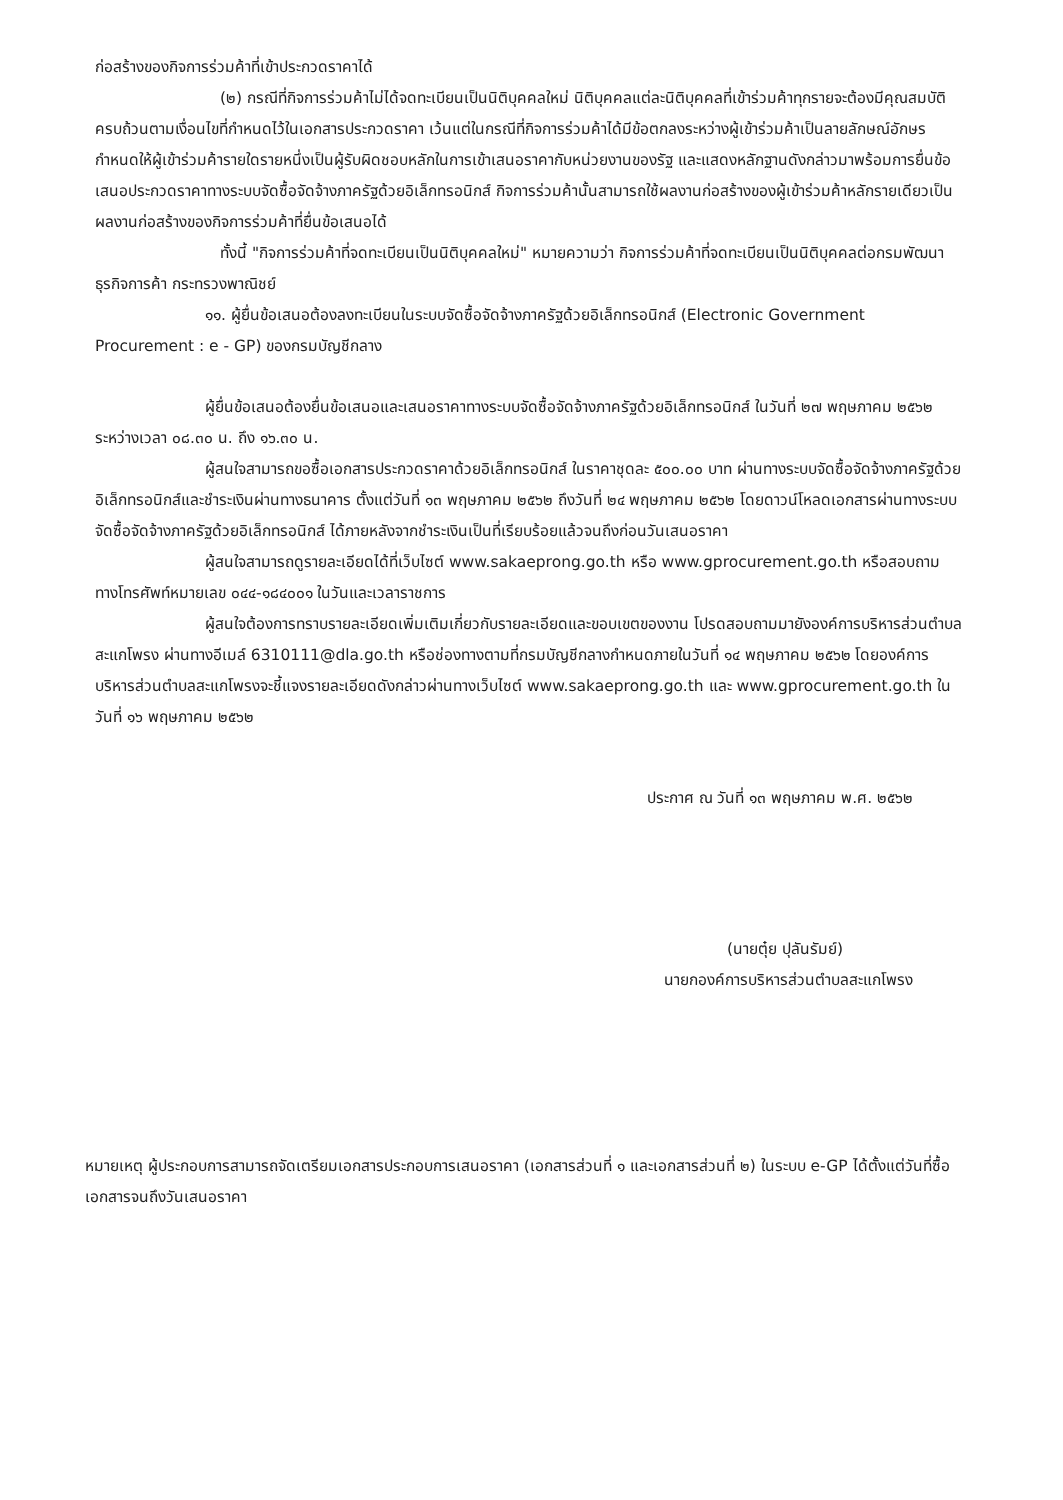ก่อสร้างของกิจการร่วมค้าที่เข้าประกวดราคาได้
(๒) กรณีที่กิจการร่วมค้าไม่ได้จดทะเบียนเป็นนิติบุคคลใหม่ นิติบุคคลแต่ละนิติบุคคลที่เข้าร่วมค้าทุกรายจะต้องมีคุณสมบัติครบถ้วนตามเงื่อนไขที่กำหนดไว้ในเอกสารประกวดราคา เว้นแต่ในกรณีที่กิจการร่วมค้าได้มีข้อตกลงระหว่างผู้เข้าร่วมค้าเป็นลายลักษณ์อักษรกำหนดให้ผู้เข้าร่วมค้ารายใดรายหนึ่งเป็นผู้รับผิดชอบหลักในการเข้าเสนอราคากับหน่วยงานของรัฐ และแสดงหลักฐานดังกล่าวมาพร้อมการยื่นข้อเสนอประกวดราคาทางระบบจัดซื้อจัดจ้างภาครัฐด้วยอิเล็กทรอนิกส์ กิจการร่วมค้านั้นสามารถใช้ผลงานก่อสร้างของผู้เข้าร่วมค้าหลักรายเดียวเป็นผลงานก่อสร้างของกิจการร่วมค้าที่ยื่นข้อเสนอได้
ทั้งนี้ "กิจการร่วมค้าที่จดทะเบียนเป็นนิติบุคคลใหม่" หมายความว่า กิจการร่วมค้าที่จดทะเบียนเป็นนิติบุคคลต่อกรมพัฒนาธุรกิจการค้า กระทรวงพาณิชย์
๑๑. ผู้ยื่นข้อเสนอต้องลงทะเบียนในระบบจัดซื้อจัดจ้างภาครัฐด้วยอิเล็กทรอนิกส์ (Electronic Government Procurement : e - GP) ของกรมบัญชีกลาง
ผู้ยื่นข้อเสนอต้องยื่นข้อเสนอและเสนอราคาทางระบบจัดซื้อจัดจ้างภาครัฐด้วยอิเล็กทรอนิกส์ ในวันที่ ๒๗ พฤษภาคม ๒๕๖๒ ระหว่างเวลา ๐๘.๓๐ น. ถึง ๑๖.๓๐ น.
ผู้สนใจสามารถขอซื้อเอกสารประกวดราคาด้วยอิเล็กทรอนิกส์ ในราคาชุดละ ๕๐๐.๐๐ บาท ผ่านทางระบบจัดซื้อจัดจ้างภาครัฐด้วยอิเล็กทรอนิกส์และชำระเงินผ่านทางธนาคาร ตั้งแต่วันที่ ๑๓ พฤษภาคม ๒๕๖๒ ถึงวันที่ ๒๔ พฤษภาคม ๒๕๖๒ โดยดาวน์โหลดเอกสารผ่านทางระบบจัดซื้อจัดจ้างภาครัฐด้วยอิเล็กทรอนิกส์ ได้ภายหลังจากชำระเงินเป็นที่เรียบร้อยแล้วจนถึงก่อนวันเสนอราคา
ผู้สนใจสามารถดูรายละเอียดได้ที่เว็บไซต์ www.sakaeprong.go.th หรือ www.gprocurement.go.th หรือสอบถามทางโทรศัพท์หมายเลข ๐๔๔-๑๘๔๐๐๑ ในวันและเวลาราชการ
ผู้สนใจต้องการทราบรายละเอียดเพิ่มเติมเกี่ยวกับรายละเอียดและขอบเขตของงาน โปรดสอบถามมายังองค์การบริหารส่วนตำบลสะแกโพรง ผ่านทางอีเมล์ 6310111@dla.go.th หรือช่องทางตามที่กรมบัญชีกลางกำหนดภายในวันที่ ๑๔ พฤษภาคม ๒๕๖๒ โดยองค์การบริหารส่วนตำบลสะแกโพรงจะชี้แจงรายละเอียดดังกล่าวผ่านทางเว็บไซต์ www.sakaeprong.go.th และ www.gprocurement.go.th ในวันที่ ๑๖ พฤษภาคม ๒๕๖๒
ประกาศ ณ วันที่ ๑๓ พฤษภาคม พ.ศ. ๒๕๖๒
(นายตุ๋ย ปุลันรัมย์)
นายกองค์การบริหารส่วนตำบลสะแกโพรง
หมายเหตุ ผู้ประกอบการสามารถจัดเตรียมเอกสารประกอบการเสนอราคา (เอกสารส่วนที่ ๑ และเอกสารส่วนที่ ๒) ในระบบ e-GP ได้ตั้งแต่วันที่ซื้อเอกสารจนถึงวันเสนอราคา